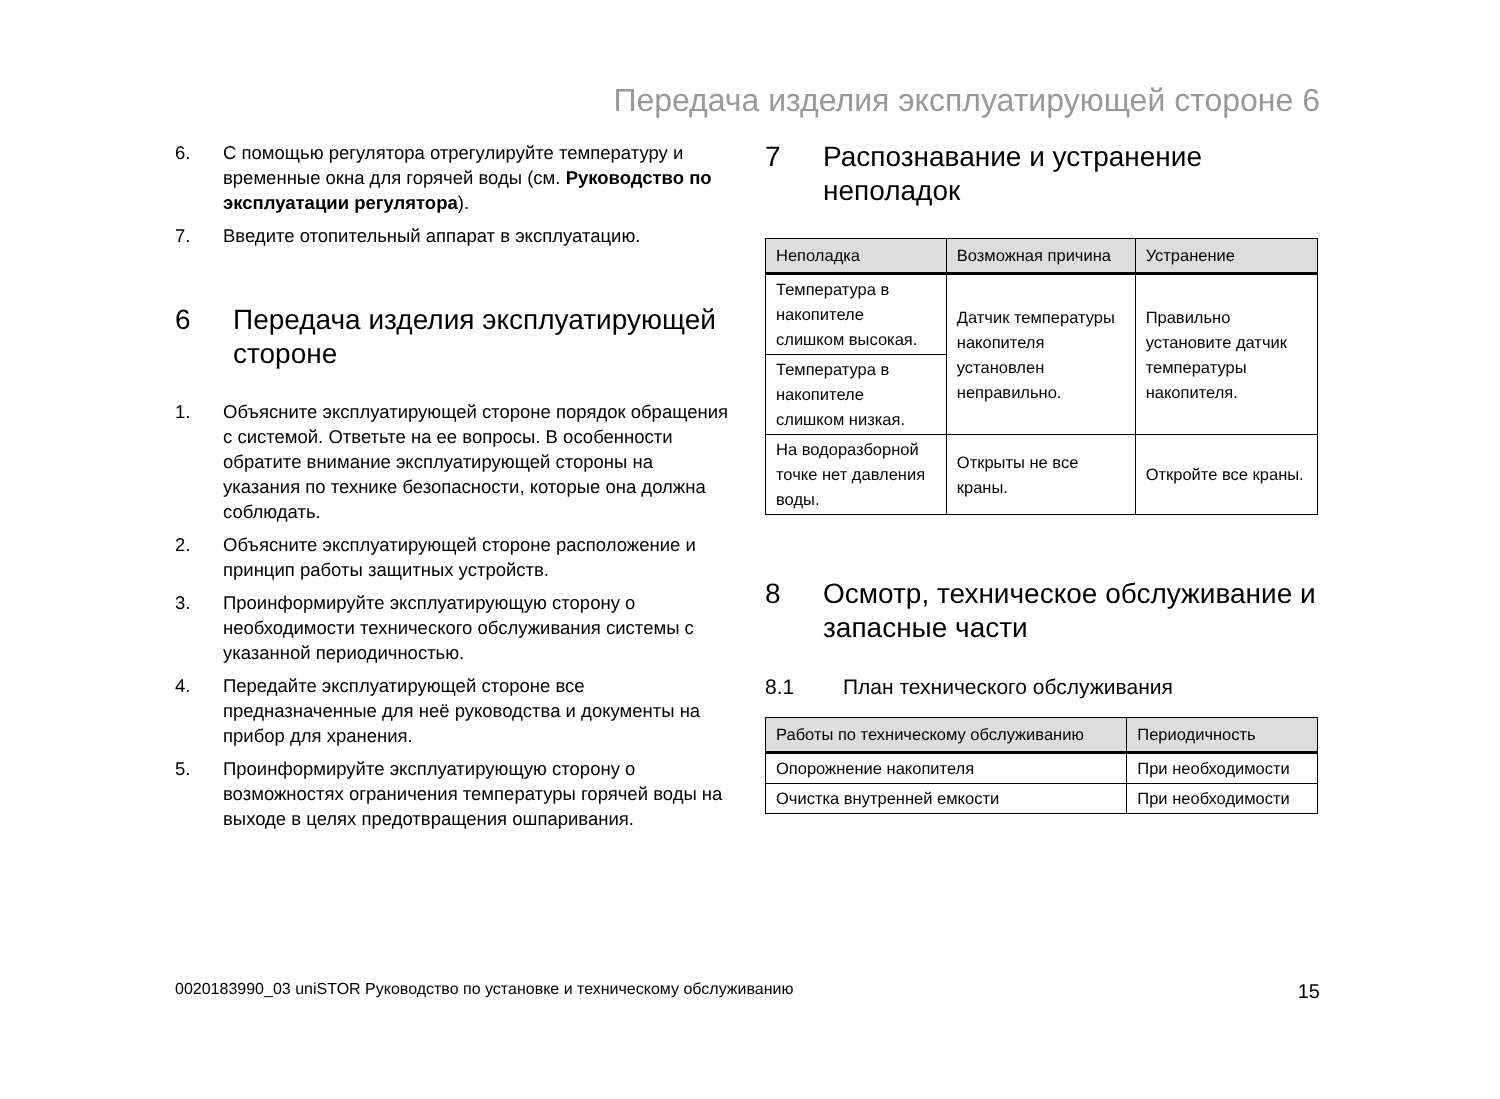Передача изделия эксплуатирующей стороне 6
6. С помощью регулятора отрегулируйте температуру и временные окна для горячей воды (см. Руководство по эксплуатации регулятора).
7. Введите отопительный аппарат в эксплуатацию.
6 Передача изделия эксплуатирующей стороне
1. Объясните эксплуатирующей стороне порядок обращения с системой. Ответьте на ее вопросы. В особенности обратите внимание эксплуатирующей стороны на указания по технике безопасности, которые она должна соблюдать.
2. Объясните эксплуатирующей стороне расположение и принцип работы защитных устройств.
3. Проинформируйте эксплуатирующую сторону о необходимости технического обслуживания системы с указанной периодичностью.
4. Передайте эксплуатирующей стороне все предназначенные для неё руководства и документы на прибор для хранения.
5. Проинформируйте эксплуатирующую сторону о возможностях ограничения температуры горячей воды на выходе в целях предотвращения ошпаривания.
7 Распознавание и устранение неполадок
| Неполадка | Возможная причина | Устранение |
| --- | --- | --- |
| Температура в накопителе слишком высокая. | Датчик температуры накопителя установлен неправильно. | Правильно установите датчик температуры накопителя. |
| Температура в накопителе слишком низкая. | | |
| На водоразборной точке нет давления воды. | Открыты не все краны. | Откройте все краны. |
8 Осмотр, техническое обслуживание и запасные части
8.1 План технического обслуживания
| Работы по техническому обслуживанию | Периодичность |
| --- | --- |
| Опорожнение накопителя | При необходимости |
| Очистка внутренней емкости | При необходимости |
0020183990_03 uniSTOR Руководство по установке и техническому обслуживанию 15